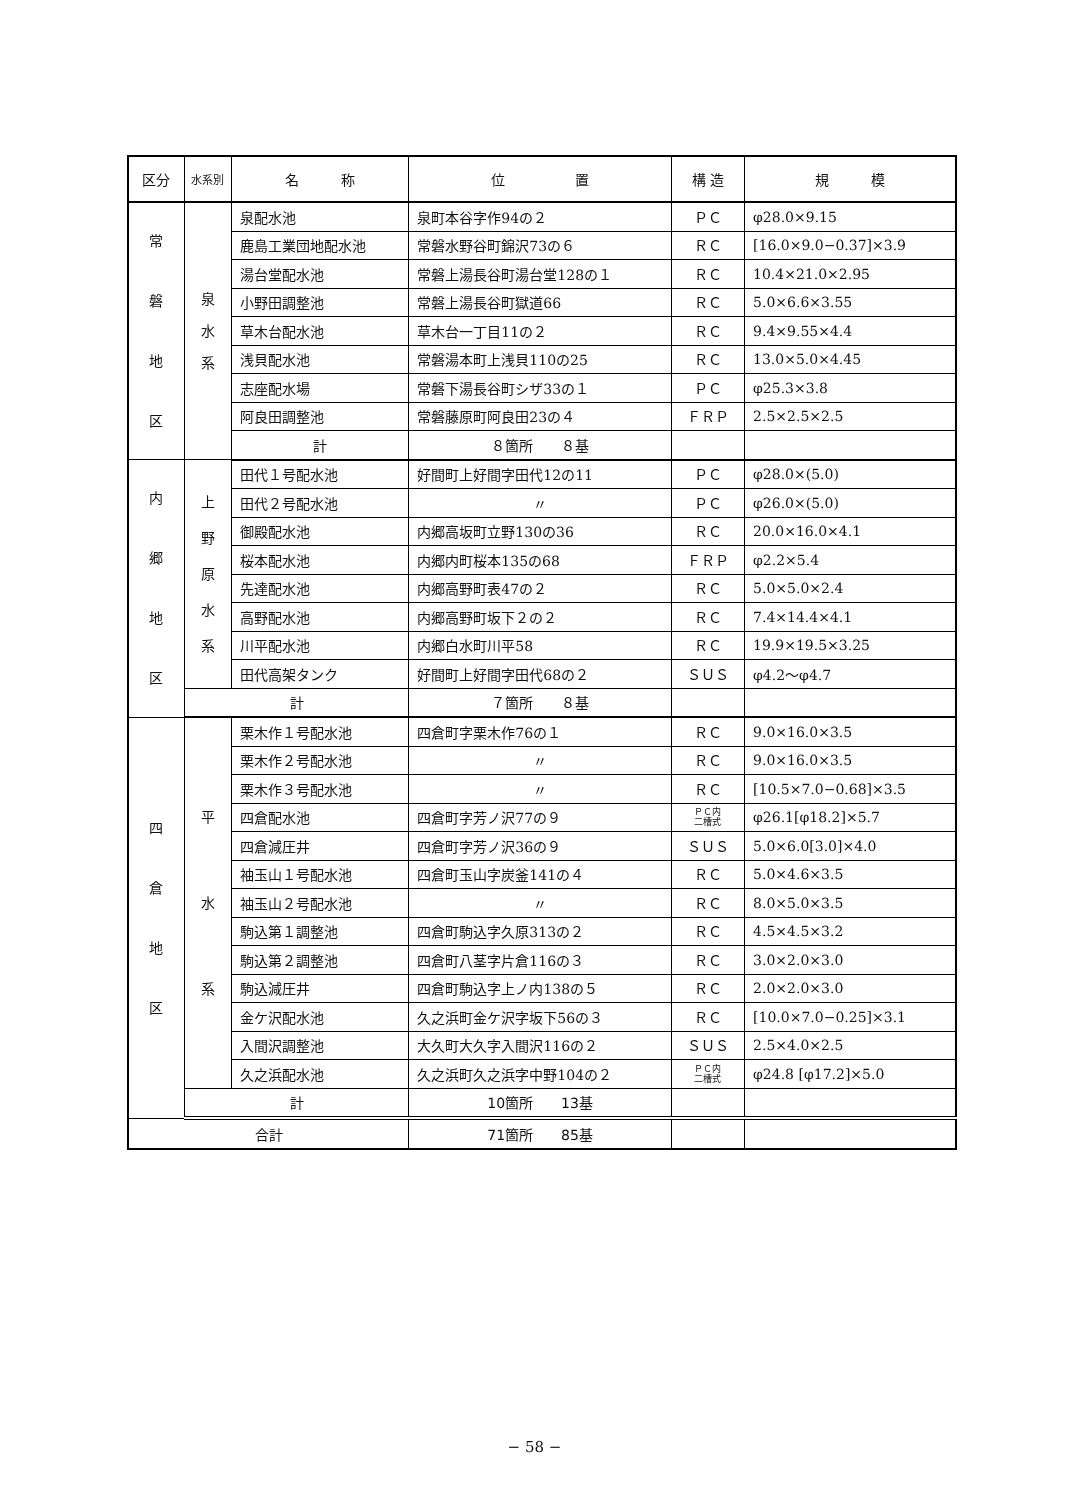| 区分 | 水系別 | 名 称 | 位 置 | 構 造 | 規 模 |
| --- | --- | --- | --- | --- | --- |
| 常 磐 地 区 | 泉 水 系 | 泉配水池 | 泉町本谷字作94の２ | ＰＣ | φ28.0×9.15 |
| | | 鹿島工業団地配水池 | 常磐水野谷町錦沢73の６ | ＲＣ | [16.0×9.0−0.37]×3.9 |
| | | 湯台堂配水池 | 常磐上湯長谷町湯台堂128の１ | ＲＣ | 10.4×21.0×2.95 |
| | | 小野田調整池 | 常磐上湯長谷町獄道66 | ＲＣ | 5.0×6.6×3.55 |
| | | 草木台配水池 | 草木台一丁目11の２ | ＲＣ | 9.4×9.55×4.4 |
| | | 浅貝配水池 | 常磐湯本町上浅貝110の25 | ＲＣ | 13.0×5.0×4.45 |
| | | 志座配水場 | 常磐下湯長谷町シザ33の１ | ＰＣ | φ25.3×3.8 |
| | | 阿良田調整池 | 常磐藤原町阿良田23の４ | ＦＲＰ | 2.5×2.5×2.5 |
| | | 計 | ８箇所 ８基 | | |
| 内 郷 地 区 | 上 野 原 水 系 | 田代１号配水池 | 好間町上好間字田代12の11 | ＰＣ | φ28.0×(5.0) |
| | | 田代２号配水池 | 〃 | ＰＣ | φ26.0×(5.0) |
| | | 御殿配水池 | 内郷高坂町立野130の36 | ＲＣ | 20.0×16.0×4.1 |
| | | 桜本配水池 | 内郷内町桜本135の68 | ＦＲＰ | φ2.2×5.4 |
| | | 先達配水池 | 内郷高野町表47の２ | ＲＣ | 5.0×5.0×2.4 |
| | | 高野配水池 | 内郷高野町坂下２の２ | ＲＣ | 7.4×14.4×4.1 |
| | | 川平配水池 | 内郷白水町川平58 | ＲＣ | 19.9×19.5×3.25 |
| | | 田代高架タンク | 好間町上好間字田代68の２ | ＳＵＳ | φ4.2〜φ4.7 |
| | 計 | | ７箇所 ８基 | | |
| 四 倉 地 区 | 平 水 系 | 栗木作１号配水池 | 四倉町字栗木作76の１ | ＲＣ | 9.0×16.0×3.5 |
| | | 栗木作２号配水池 | 〃 | ＲＣ | 9.0×16.0×3.5 |
| | | 栗木作３号配水池 | 〃 | ＲＣ | [10.5×7.0−0.68]×3.5 |
| | | 四倉配水池 | 四倉町字芳ノ沢77の９ | ＰＣ内 二槽式 | φ26.1[φ18.2]×5.7 |
| | | 四倉減圧井 | 四倉町字芳ノ沢36の９ | ＳＵＳ | 5.0×6.0[3.0]×4.0 |
| | | 袖玉山１号配水池 | 四倉町玉山字炭釜141の４ | ＲＣ | 5.0×4.6×3.5 |
| | | 袖玉山２号配水池 | 〃 | ＲＣ | 8.0×5.0×3.5 |
| | | 駒込第１調整池 | 四倉町駒込字久原313の２ | ＲＣ | 4.5×4.5×3.2 |
| | | 駒込第２調整池 | 四倉町八茎字片倉116の３ | ＲＣ | 3.0×2.0×3.0 |
| | | 駒込減圧井 | 四倉町駒込字上ノ内138の５ | ＲＣ | 2.0×2.0×3.0 |
| | | 金ケ沢配水池 | 久之浜町金ケ沢字坂下56の３ | ＲＣ | [10.0×7.0−0.25]×3.1 |
| | | 入間沢調整池 | 大久町大久字入間沢116の２ | ＳＵＳ | 2.5×4.0×2.5 |
| | | 久之浜配水池 | 久之浜町久之浜字中野104の２ | ＰＣ内 二槽式 | φ24.8 [φ17.2]×5.0 |
| | 計 | | 10箇所 13基 | | |
| 合計 | | | 71箇所 85基 | | |
− 58 −